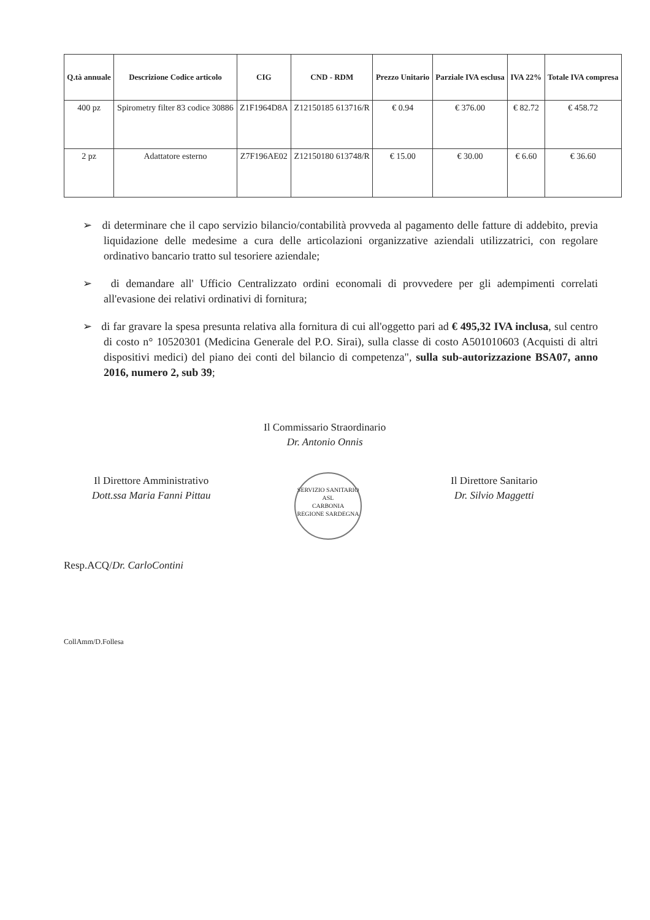| Q.tà annuale | Descrizione Codice articolo | CIG | CND - RDM | Prezzo Unitario | Parziale IVA esclusa | IVA 22% | Totale IVA compresa |
| --- | --- | --- | --- | --- | --- | --- | --- |
| 400 pz | Spirometry filter 83 codice 30886 | Z1F1964D8A | Z12150185 613716/R | € 0.94 | € 376.00 | € 82.72 | € 458.72 |
| 2 pz | Adattatore esterno | Z7F196AE02 | Z12150180 613748/R | € 15.00 | € 30.00 | € 6.60 | € 36.60 |
➢ di determinare che il capo servizio bilancio/contabilità provveda al pagamento delle fatture di addebito, previa liquidazione delle medesime a cura delle articolazioni organizzative aziendali utilizzatrici, con regolare ordinativo bancario tratto sul tesoriere aziendale;
➢ di demandare all' Ufficio Centralizzato ordini economali di provvedere per gli adempimenti correlati all'evasione dei relativi ordinativi di fornitura;
➢ di far gravare la spesa presunta relativa alla fornitura di cui all'oggetto pari ad € 495,32 IVA inclusa, sul centro di costo n° 10520301 (Medicina Generale del P.O. Sirai), sulla classe di costo A501010603 (Acquisti di altri dispositivi medici) del piano dei conti del bilancio di competenza", sulla sub-autorizzazione BSA07, anno 2016, numero 2, sub 39;
Il Commissario Straordinario
Dr. Antonio Onnis
Il Direttore Amministrativo
Dott.ssa Maria Fanni Pittau
SERVIZIO SANITARIO
ASL
CARBONIA
REGIONE SARDEGNA
Il Direttore Sanitario
Dr. Silvio Maggetti
Resp.ACQ/Dr. CarloContini
CollAmm/D.Follesa